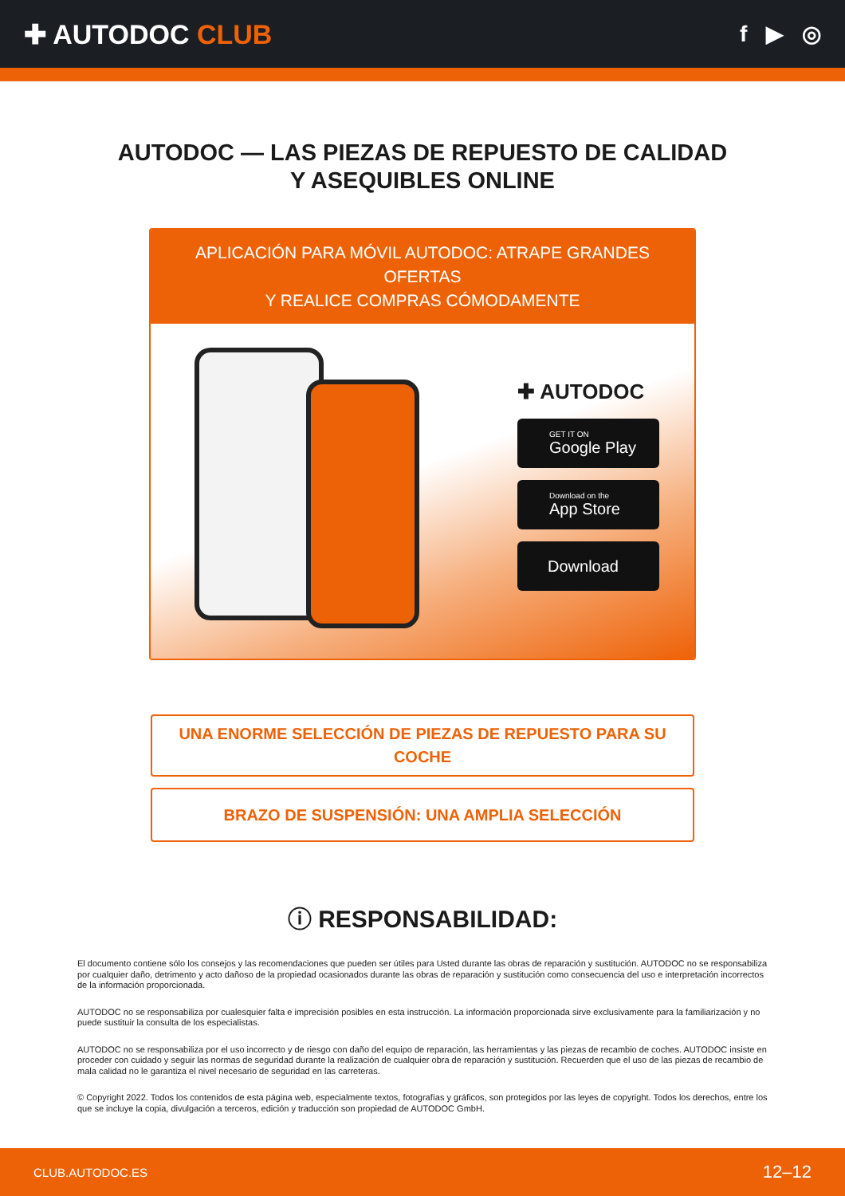✚ AUTODOC CLUB
f ▶ ◎
AUTODOC — LAS PIEZAS DE REPUESTO DE CALIDAD
Y ASEQUIBLES ONLINE
APLICACIÓN PARA MÓVIL AUTODOC: ATRAPE GRANDES OFERTAS
Y REALICE COMPRAS CÓMODAMENTE
✚ AUTODOC
GET IT ON
Google Play
Download on the
App Store
Download
UNA ENORME SELECCIÓN DE PIEZAS DE REPUESTO PARA SU COCHE
BRAZO DE SUSPENSIÓN: UNA AMPLIA SELECCIÓN
ⓘ RESPONSABILIDAD:
El documento contiene sólo los consejos y las recomendaciones que pueden ser útiles para Usted durante las obras de reparación y sustitución. AUTODOC no se responsabiliza por cualquier daño, detrimento y acto dañoso de la propiedad ocasionados durante las obras de reparación y sustitución como consecuencia del uso e interpretación incorrectos de la información proporcionada.
AUTODOC no se responsabiliza por cualesquier falta e imprecisión posibles en esta instrucción. La información proporcionada sirve exclusivamente para la familiarización y no puede sustituir la consulta de los especialistas.
AUTODOC no se responsabiliza por el uso incorrecto y de riesgo con daño del equipo de reparación, las herramientas y las piezas de recambio de coches. AUTODOC insiste en proceder con cuidado y seguir las normas de seguridad durante la realización de cualquier obra de reparación y sustitución. Recuerden que el uso de las piezas de recambio de mala calidad no le garantiza el nivel necesario de seguridad en las carreteras.
© Copyright 2022. Todos los contenidos de esta página web, especialmente textos, fotografías y gráficos, son protegidos por las leyes de copyright. Todos los derechos, entre los que se incluye la copia, divulgación a terceros, edición y traducción son propiedad de AUTODOC GmbH.
CLUB.AUTODOC.ES 12–12